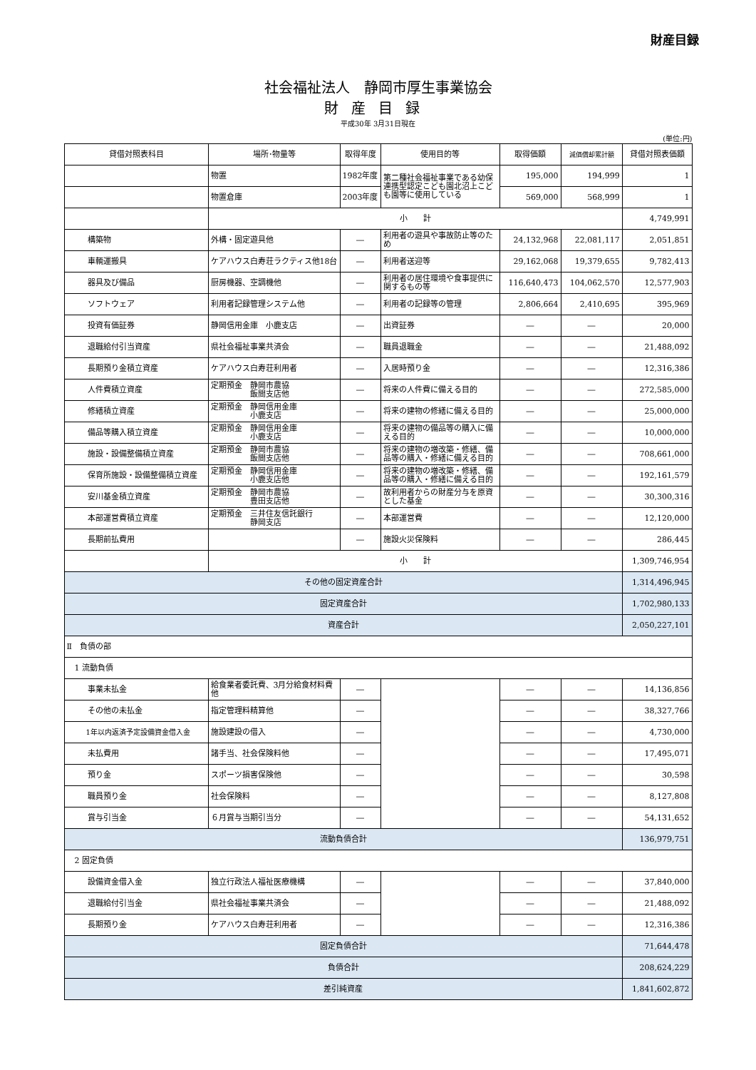財産目録
社会福祉法人　静岡市厚生事業協会
財産目録
平成30年 3月31日現在
(単位:円)
| 貸借対照表科目 | 場所･物量等 | 取得年度 | 使用目的等 | 取得価額 | 減価償却累計額 | 貸借対照表価額 |
| --- | --- | --- | --- | --- | --- | --- |
| | 物置 | 1982年度 | 第二種社会福祉事業である幼保連携型認定こども園北沼上こども園等に使用している | 195,000 | 194,999 | 1 |
| | 物置倉庫 | 2003年度 | | 569,000 | 568,999 | 1 |
| | 小 計 | | | | | 4,749,991 |
| 構築物 | 外構・固定遊具他 | ― | 利用者の遊具や事故防止等のため | 24,132,968 | 22,081,117 | 2,051,851 |
| 車輌運搬具 | ケアハウス白寿荘ラクティス他18台 | ― | 利用者送迎等 | 29,162,068 | 19,379,655 | 9,782,413 |
| 器具及び備品 | 厨房機器、空調機他 | ― | 利用者の居住環境や食事提供に関するもの等 | 116,640,473 | 104,062,570 | 12,577,903 |
| ソフトウェア | 利用者記録管理システム他 | ― | 利用者の記録等の管理 | 2,806,664 | 2,410,695 | 395,969 |
| 投資有価証券 | 静岡信用金庫 小鹿支店 | ― | 出資証券 | ― | ― | 20,000 |
| 退職給付引当資産 | 県社会福祉事業共済会 | ― | 職員退職金 | ― | ― | 21,488,092 |
| 長期預り金積立資産 | ケアハウス白寿荘利用者 | ― | 入居時預り金 | ― | ― | 12,316,386 |
| 人件費積立資産 | 定期預金 静岡市農協 飯間支店他 | ― | 将来の人件費に備える目的 | ― | ― | 272,585,000 |
| 修繕積立資産 | 定期預金 静岡信用金庫 小鹿支店 | ― | 将来の建物の修繕に備える目的 | ― | ― | 25,000,000 |
| 備品等購入積立資産 | 定期預金 静岡信用金庫 小鹿支店 | ― | 将来の建物の備品等の購入に備える目的 | ― | ― | 10,000,000 |
| 施設・設備整備積立資産 | 定期預金 静岡市農協 飯間支店他 | ― | 将来の建物の増改築・修繕、備品等の購入・修繕に備える目的 | ― | ― | 708,661,000 |
| 保育所施設・設備整備積立資産 | 定期預金 静岡信用金庫 小鹿支店他 | ― | 将来の建物の増改築・修繕、備品等の購入・修繕に備える目的 | ― | ― | 192,161,579 |
| 安川基金積立資産 | 定期預金 静岡市農協 豊田支店他 | ― | 故利用者からの財産分与を原資とした基金 | ― | ― | 30,300,316 |
| 本部運営費積立資産 | 定期預金 三井住友信託銀行 静岡支店 | ― | 本部運営費 | ― | ― | 12,120,000 |
| 長期前払費用 | | ― | 施設火災保険料 | ― | ― | 286,445 |
| | 小 計 | | | | | 1,309,746,954 |
| その他の固定資産合計 | | | | | | 1,314,496,945 |
| 固定資産合計 | | | | | | 1,702,980,133 |
| 資産合計 | | | | | | 2,050,227,101 |
| Ⅱ 負債の部 | | | | | | |
| 1 流動負債 | | | | | | |
| 事業未払金 | 給食業者委託費、3月分給食材料費他 | ― | | ― | ― | 14,136,856 |
| その他の未払金 | 指定管理料精算他 | ― | | ― | ― | 38,327,766 |
| 1年以内返済予定設備資金借入金 | 施設建設の借入 | ― | | ― | ― | 4,730,000 |
| 未払費用 | 諸手当、社会保険料他 | ― | | ― | ― | 17,495,071 |
| 預り金 | スポーツ損害保険他 | ― | | ― | ― | 30,598 |
| 職員預り金 | 社会保険料 | ― | | ― | ― | 8,127,808 |
| 賞与引当金 | ６月賞与当期引当分 | ― | | ― | ― | 54,131,652 |
| 流動負債合計 | | | | | | 136,979,751 |
| 2 固定負債 | | | | | | |
| 設備資金借入金 | 独立行政法人福祉医療機構 | ― | | ― | ― | 37,840,000 |
| 退職給付引当金 | 県社会福祉事業共済会 | ― | | ― | ― | 21,488,092 |
| 長期預り金 | ケアハウス白寿荘利用者 | ― | | ― | ― | 12,316,386 |
| 固定負債合計 | | | | | | 71,644,478 |
| 負債合計 | | | | | | 208,624,229 |
| 差引純資産 | | | | | | 1,841,602,872 |